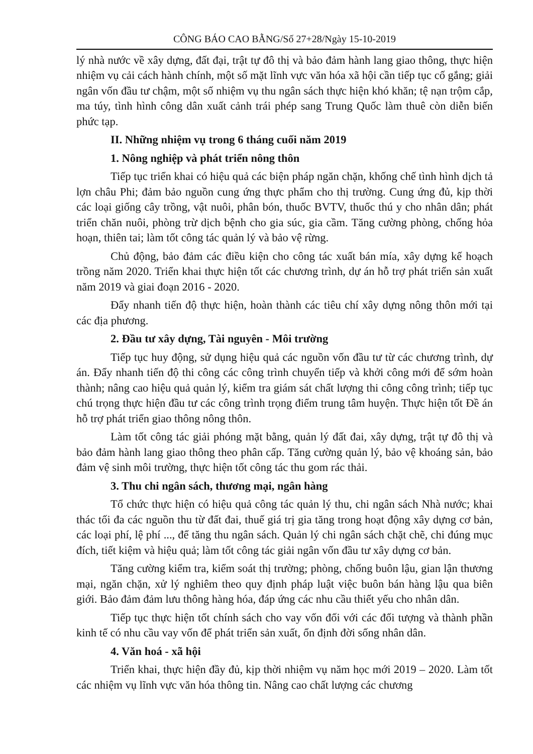CÔNG BÁO CAO BẰNG/Số 27+28/Ngày 15-10-2019
lý nhà nước về xây dựng, đất đại, trật tự đô thị và bảo đảm hành lang giao thông, thực hiện nhiệm vụ cải cách hành chính, một số mặt lĩnh vực văn hóa xã hội cần tiếp tục cố gắng; giải ngân vốn đầu tư chậm, một số nhiệm vụ thu ngân sách thực hiện khó khăn; tệ nạn trộm cắp, ma túy, tình hình công dân xuất cảnh trái phép sang Trung Quốc làm thuê còn diễn biến phức tạp.
II. Những nhiệm vụ trong 6 tháng cuối năm 2019
1. Nông nghiệp và phát triển nông thôn
Tiếp tục triển khai có hiệu quả các biện pháp ngăn chặn, khống chế tình hình dịch tả lợn châu Phi; đảm bảo nguồn cung ứng thực phẩm cho thị trường. Cung ứng đủ, kịp thời các loại giống cây trồng, vật nuôi, phân bón, thuốc BVTV, thuốc thú y cho nhân dân; phát triển chăn nuôi, phòng trừ dịch bệnh cho gia súc, gia cầm. Tăng cường phòng, chống hỏa hoạn, thiên tai; làm tốt công tác quản lý và bảo vệ rừng.
Chủ động, bảo đảm các điều kiện cho công tác xuất bán mía, xây dựng kế hoạch trồng năm 2020. Triển khai thực hiện tốt các chương trình, dự án hỗ trợ phát triển sản xuất năm 2019 và giai đoạn 2016 - 2020.
Đẩy nhanh tiến độ thực hiện, hoàn thành các tiêu chí xây dựng nông thôn mới tại các địa phương.
2. Đầu tư xây dựng, Tài nguyên - Môi trường
Tiếp tục huy động, sử dụng hiệu quả các nguồn vốn đầu tư từ các chương trình, dự án. Đẩy nhanh tiến độ thi công các công trình chuyển tiếp và khởi công mới để sớm hoàn thành; nâng cao hiệu quả quản lý, kiểm tra giám sát chất lượng thi công công trình; tiếp tục chú trọng thực hiện đầu tư các công trình trọng điểm trung tâm huyện. Thực hiện tốt Đề án hỗ trợ phát triển giao thông nông thôn.
Làm tốt công tác giải phóng mặt bằng, quản lý đất đai, xây dựng, trật tự đô thị và bảo đảm hành lang giao thông theo phân cấp. Tăng cường quản lý, bảo vệ khoáng sản, bảo đảm vệ sinh môi trường, thực hiện tốt công tác thu gom rác thải.
3. Thu chi ngân sách, thương mại, ngân hàng
Tổ chức thực hiện có hiệu quả công tác quản lý thu, chi ngân sách Nhà nước; khai thác tối đa các nguồn thu từ đất đai, thuế giá trị gia tăng trong hoạt động xây dựng cơ bản, các loại phí, lệ phí ..., để tăng thu ngân sách. Quản lý chi ngân sách chặt chẽ, chi đúng mục đích, tiết kiệm và hiệu quả; làm tốt công tác giải ngân vốn đầu tư xây dựng cơ bản.
Tăng cường kiểm tra, kiểm soát thị trường; phòng, chống buôn lậu, gian lận thương mại, ngăn chặn, xử lý nghiêm theo quy định pháp luật việc buôn bán hàng lậu qua biên giới. Bảo đảm đảm lưu thông hàng hóa, đáp ứng các nhu cầu thiết yếu cho nhân dân.
Tiếp tục thực hiện tốt chính sách cho vay vốn đối với các đối tượng và thành phần kinh tế có nhu cầu vay vốn để phát triển sản xuất, ổn định đời sống nhân dân.
4. Văn hoá - xã hội
Triển khai, thực hiện đầy đủ, kịp thời nhiệm vụ năm học mới 2019 – 2020. Làm tốt các nhiệm vụ lĩnh vực văn hóa thông tin. Nâng cao chất lượng các chương